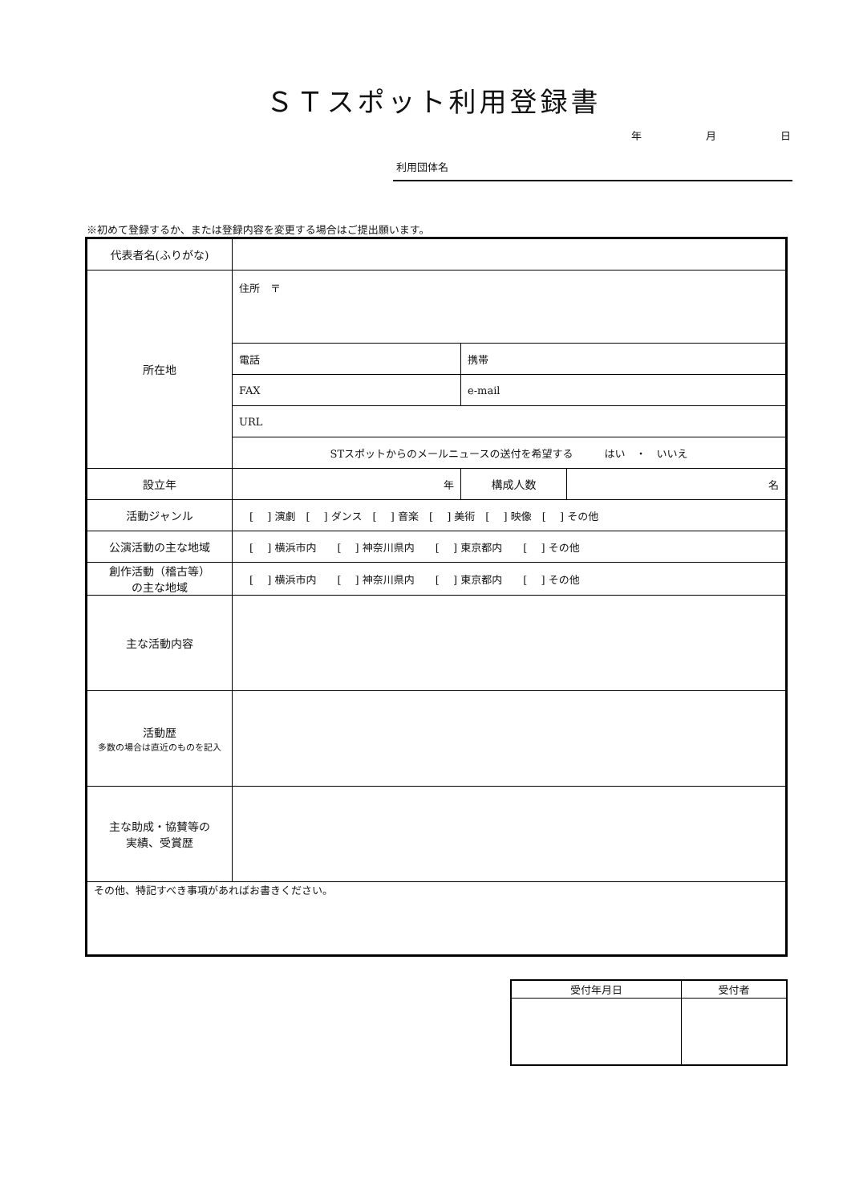ＳＴスポット利用登録書
年 月 日
利用団体名
※初めて登録するか、または登録内容を変更する場合はご提出願います。
| 代表者名(ふりがな) | | | |
| 所在地 | 住所 〒 | | |
| | 電話 | 携帯 | |
| | FAX | e-mail | |
| | URL | | |
| | STスポットからのメールニュースの送付を希望する はい ・ いいえ | | |
| 設立年 | 年 | 構成人数 | 名 |
| 活動ジャンル | [ ] 演劇 [ ] ダンス [ ] 音楽 [ ] 美術 [ ] 映像 [ ] その他 | | |
| 公演活動の主な地域 | [ ] 横浜市内 [ ] 神奈川県内 [ ] 東京都内 [ ] その他 | | |
| 創作活動（稽古等） の主な地域 | [ ] 横浜市内 [ ] 神奈川県内 [ ] 東京都内 [ ] その他 | | |
| 主な活動内容 | | | |
| 活動歴 多数の場合は直近のものを記入 | | | |
| 主な助成・協賛等の 実績、受賞歴 | | | |
| その他、特記すべき事項があればお書きください。 | | | |
| 受付年月日 | 受付者 |
| --- | --- |